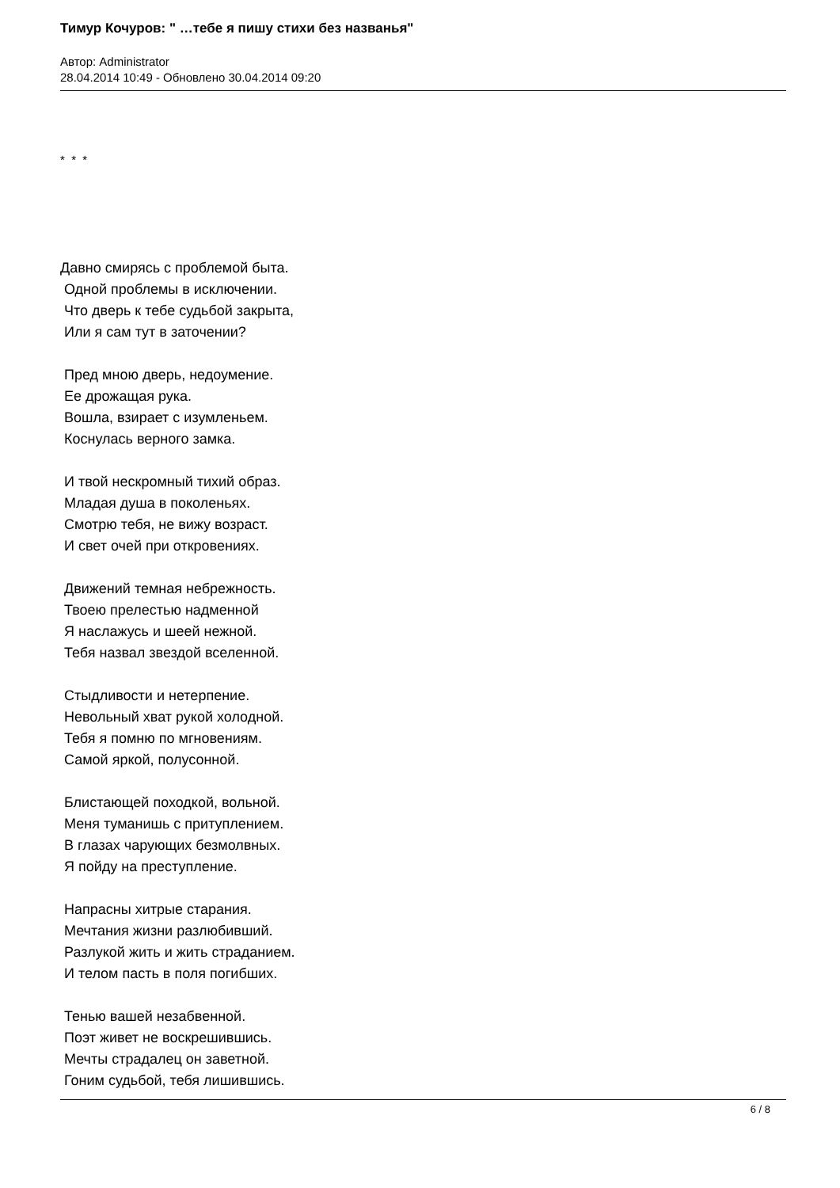Тимур Кочуров: " …тебе я пишу стихи без названья"
Автор: Administrator
28.04.2014 10:49 - Обновлено 30.04.2014 09:20
* * *
Давно смирясь с проблемой быта. Одной проблемы в исключении. Что дверь к тебе судьбой закрыта, Или я сам тут в заточении?
Пред мною дверь, недоумение. Ее дрожащая рука. Вошла, взирает с изумленьем. Коснулась верного замка.
И твой нескромный тихий образ. Младая душа в поколеньях. Смотрю тебя, не вижу возраст. И свет очей при откровениях.
Движений темная небрежность. Твоею прелестью надменной Я наслажусь и шеей нежной. Тебя назвал звездой вселенной.
Стыдливости и нетерпение. Невольный хват рукой холодной. Тебя я помню по мгновениям. Самой яркой, полусонной.
Блистающей походкой, вольной. Меня туманишь с притуплением. В глазах чарующих безмолвных. Я пойду на преступление.
Напрасны хитрые старания. Мечтания жизни разлюбивший. Разлукой жить и жить страданием. И телом пасть в поля погибших.
Тенью вашей незабвенной. Поэт живет не воскрешившись. Мечты страдалец он заветной. Гоним судьбой, тебя лишившись.
6 / 8